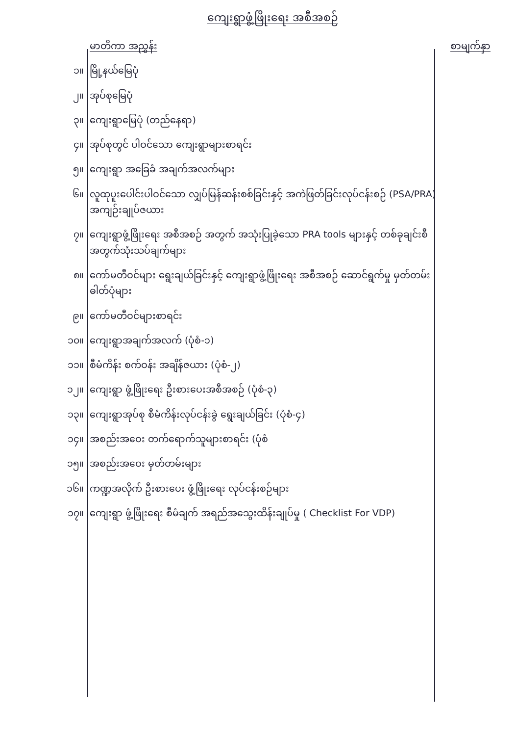ကျေးရွာဖွံ့ဖြိုးရေး အစီအစဉ်
| | မာတိကာ အညွှန်း | စာမျက်နှာ |
| ၁။ | မြို့နယ်မြေပုံ | |
| ၂။ | အုပ်စုမြေပုံ | |
| ၃။ | ကျေးရွာမြေပုံ (တည်နေရာ) | |
| ၄။ | အုပ်စုတွင် ပါဝင်သော ကျေးရွာများစာရင်း | |
| ၅။ | ကျေးရွာ အခြေခံ အချက်အလက်များ | |
| ၆။ | လူထုပူးပေါင်းပါဝင်သော လျှပ်မြန်ဆန်းစစ်ခြင်းနှင့် အကဲဖြတ်ခြင်းလုပ်ငန်းစဉ် (PSA/PRA) အကျဉ်းချုပ်ဇယား | |
| ၇။ | ကျေးရွာဖွံ့ဖြိုးရေး အစီအစဉ် အတွက် အသုံးပြုခဲ့သော PRA tools များနှင့် တစ်ခုချင်းစီ အတွက်သုံးသပ်ချက်များ | |
| ၈။ | ကော်မတီဝင်များ ရွေးချယ်ခြင်းနှင့် ကျေးရွာဖွံ့ဖြိုးရေး အစီအစဉ် ဆောင်ရွက်မှု မှတ်တမ်းဓါတ်ပုံများ | |
| ၉။ | ကော်မတီဝင်များစာရင်း | |
| ၁၀။ | ကျေးရွာအချက်အလက် (ပုံစံ-၁) | |
| ၁၁။ | စီမံကိန်း စက်ဝန်း အချိန်ဇယား (ပုံစံ-၂) | |
| ၁၂။ | ကျေးရွာ ဖွံ့ဖြိုးရေး ဦးစားပေးအစီအစဉ် (ပုံစံ-၃) | |
| ၁၃။ | ကျေးရွာအုပ်စု စီမံကိန်းလုပ်ငန်းခွဲ ရွေးချယ်ခြင်း (ပုံစံ-၄) | |
| ၁၄။ | အစည်းအဝေး တက်ရောက်သူများစာရင်း (ပုံစံ | |
| ၁၅။ | အစည်းအဝေး မှတ်တမ်းများ | |
| ၁၆။ | ကဏ္ဍအလိုက် ဦးစားပေး ဖွံ့ဖြိုးရေး လုပ်ငန်းစဉ်များ | |
| ၁၇။ | ကျေးရွာ ဖွံ့ဖြိုးရေး စီမံချက် အရည်အသွေးထိန်းချုပ်မှု ( Checklist For VDP) | |